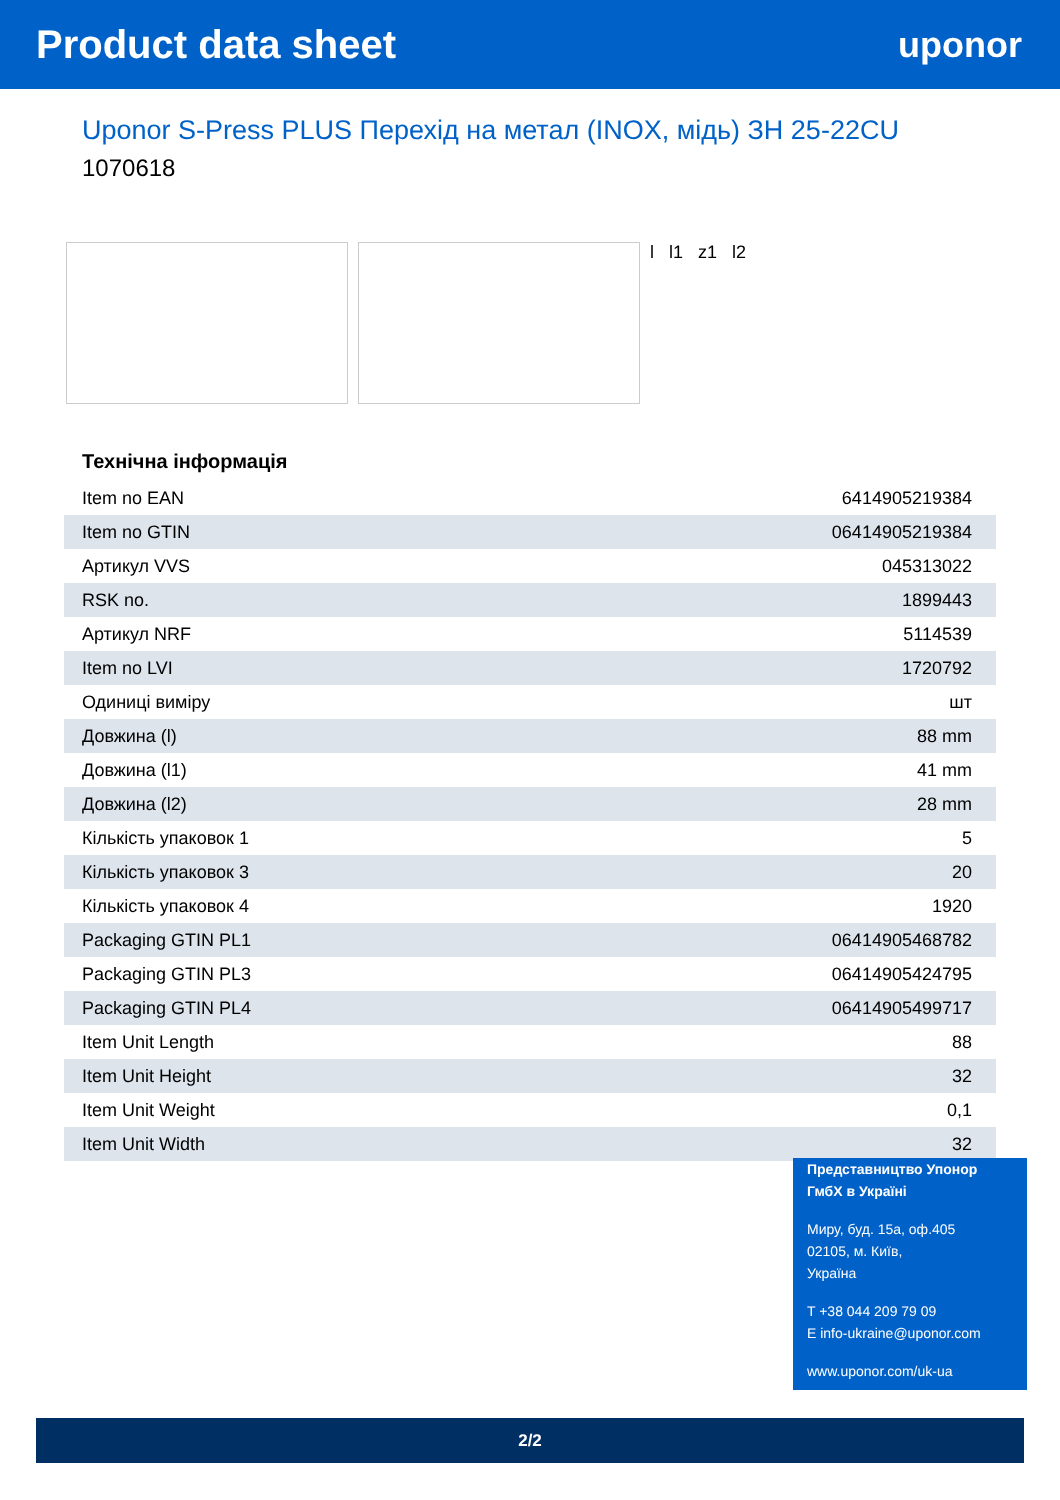Product data sheet uponor
Uponor S-Press PLUS Перехід на метал (INOX, мідь) ЗН 25-22CU
1070618
l l1 z1 l2
Технічна інформація
| Item no EAN | 6414905219384 |
| Item no GTIN | 06414905219384 |
| Артикул VVS | 045313022 |
| RSK no. | 1899443 |
| Артикул NRF | 5114539 |
| Item no LVI | 1720792 |
| Одиниці виміру | шт |
| Довжина (l) | 88 mm |
| Довжина (l1) | 41 mm |
| Довжина (l2) | 28 mm |
| Кількість упаковок 1 | 5 |
| Кількість упаковок 3 | 20 |
| Кількість упаковок 4 | 1920 |
| Packaging GTIN PL1 | 06414905468782 |
| Packaging GTIN PL3 | 06414905424795 |
| Packaging GTIN PL4 | 06414905499717 |
| Item Unit Length | 88 |
| Item Unit Height | 32 |
| Item Unit Weight | 0,1 |
| Item Unit Width | 32 |
Представництво Упонор ГмбХ в Україні
Миру, буд. 15а, оф.405
02105, м. Київ,
Україна
T +38 044 209 79 09
E info-ukraine@uponor.com
www.uponor.com/uk-ua
2/2